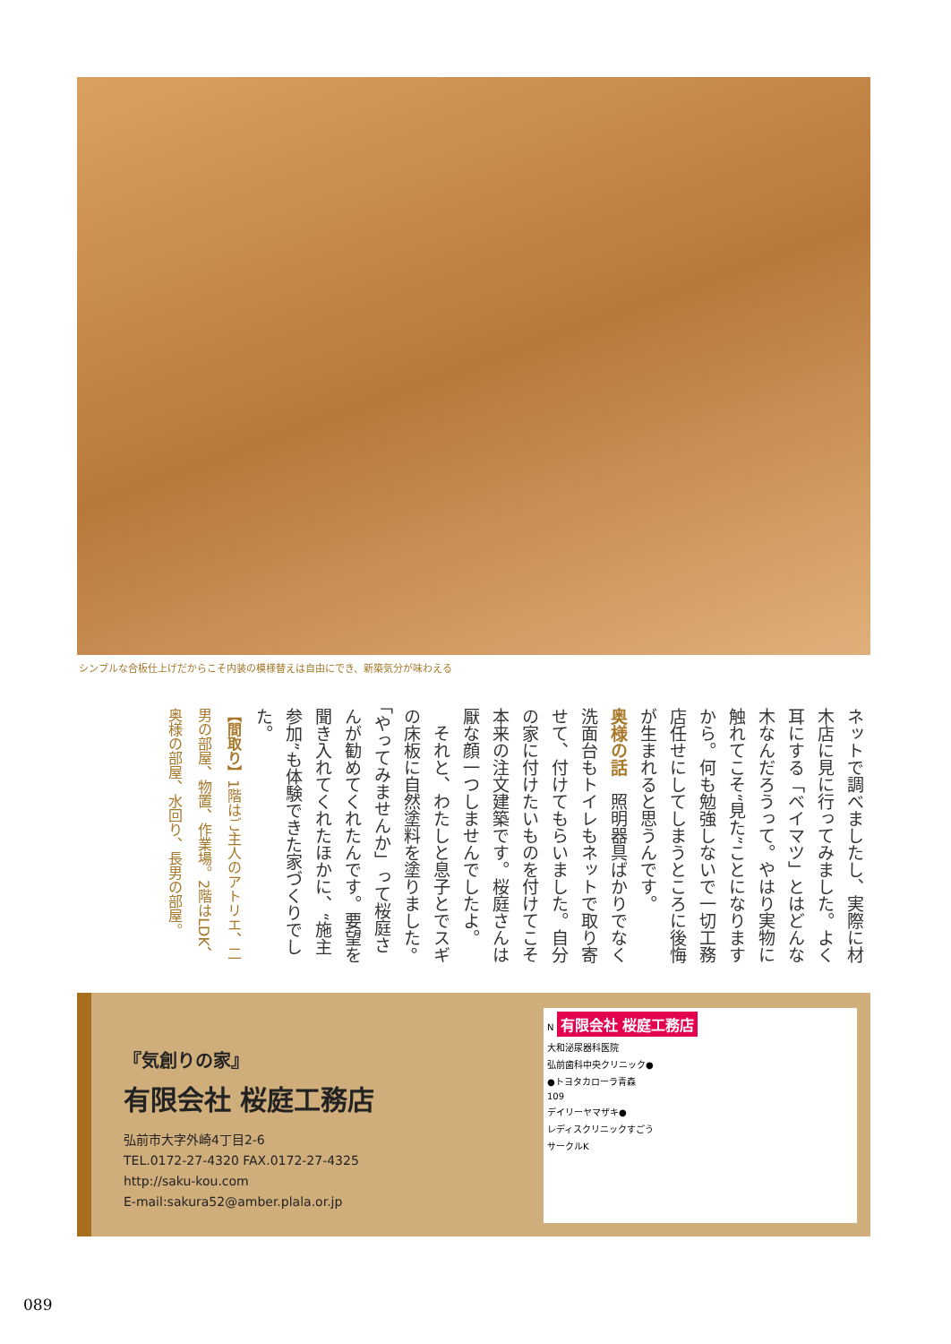シンプルな合板仕上げだからこそ内装の模様替えは自由にでき、新築気分が味わえる
ネットで調べましたし、実際に材木店に見に行ってみました。よく耳にする「ベイマツ」とはどんな木なんだろうって。やはり実物に触れてこそ“見た”ことになりますから。何も勉強しないで一切工務店任せにしてしまうところに後悔が生まれると思うんです。
奥様の話　照明器具ばかりでなく洗面台もトイレもネットで取り寄せて、付けてもらいました。自分の家に付けたいものを付けてこそ本来の注文建築です。桜庭さんは厭な顔一つしませんでしたよ。
　それと、わたしと息子とでスギの床板に自然塗料を塗りました。「やってみませんか」って桜庭さんが勧めてくれたんです。要望を聞き入れてくれたほかに、“施主参加”も体験できた家づくりでした。
【間取り】1階はご主人のアトリエ、二男の部屋、物置、作業場。2階はLDK、奥様の部屋、水回り、長男の部屋。
『気創りの家』
有限会社 桜庭工務店
弘前市大字外崎4丁目2-6
TEL.0172-27-4320 FAX.0172-27-4325
http://saku-kou.com
E-mail:sakura52@amber.plala.or.jp
N 有限会社 桜庭工務店
大和泌尿器科医院
弘前歯科中央クリニック●
●トヨタカローラ青森
109
デイリーヤマザキ●
レディスクリニックすごう
サークルK
089